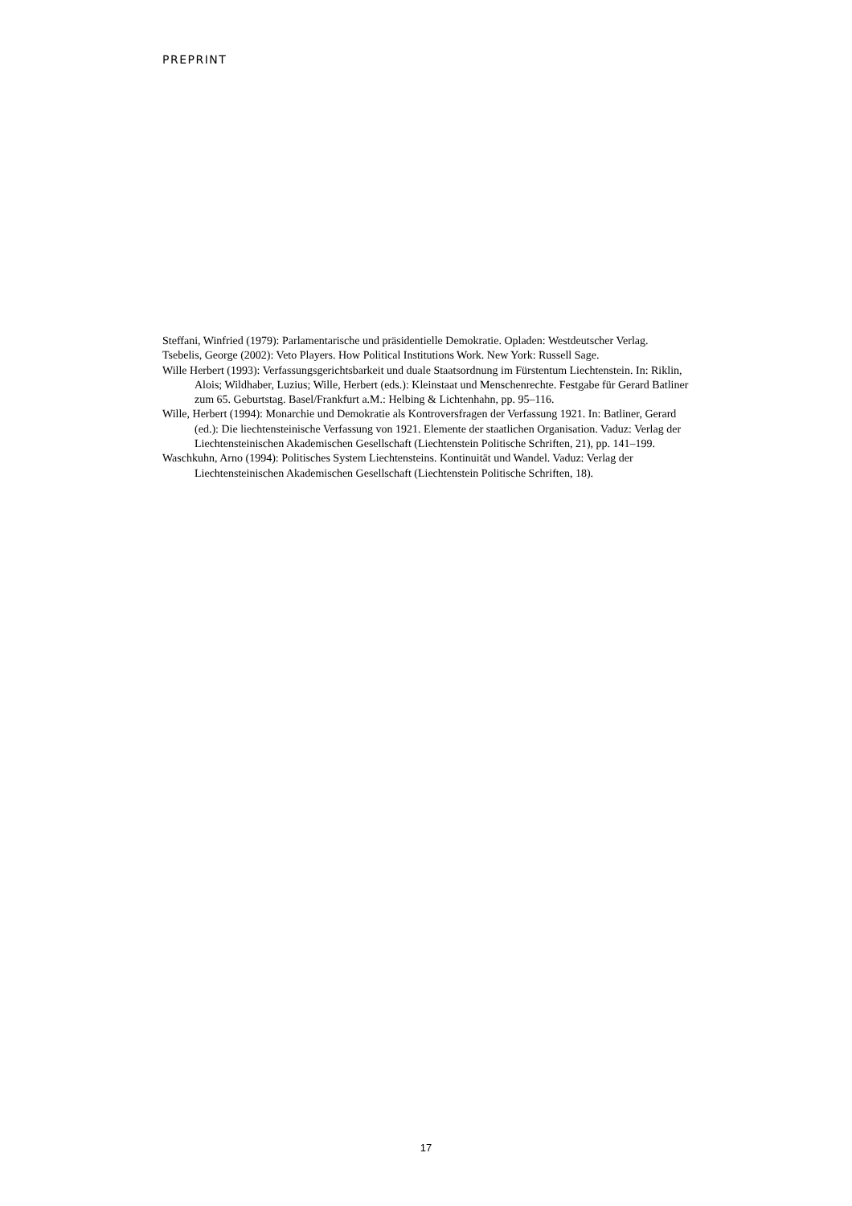PREPRINT
Steffani, Winfried (1979): Parlamentarische und präsidentielle Demokratie. Opladen: Westdeutscher Verlag.
Tsebelis, George (2002): Veto Players. How Political Institutions Work. New York: Russell Sage.
Wille Herbert (1993): Verfassungsgerichtsbarkeit und duale Staatsordnung im Fürstentum Liechtenstein. In: Riklin, Alois; Wildhaber, Luzius; Wille, Herbert (eds.): Kleinstaat und Menschenrechte. Festgabe für Gerard Batliner zum 65. Geburtstag. Basel/Frankfurt a.M.: Helbing & Lichtenhahn, pp. 95–116.
Wille, Herbert (1994): Monarchie und Demokratie als Kontroversfragen der Verfassung 1921. In: Batliner, Gerard (ed.): Die liechtensteinische Verfassung von 1921. Elemente der staatlichen Organisation. Vaduz: Verlag der Liechtensteinischen Akademischen Gesellschaft (Liechtenstein Politische Schriften, 21), pp. 141–199.
Waschkuhn, Arno (1994): Politisches System Liechtensteins. Kontinuität und Wandel. Vaduz: Verlag der Liechtensteinischen Akademischen Gesellschaft (Liechtenstein Politische Schriften, 18).
17